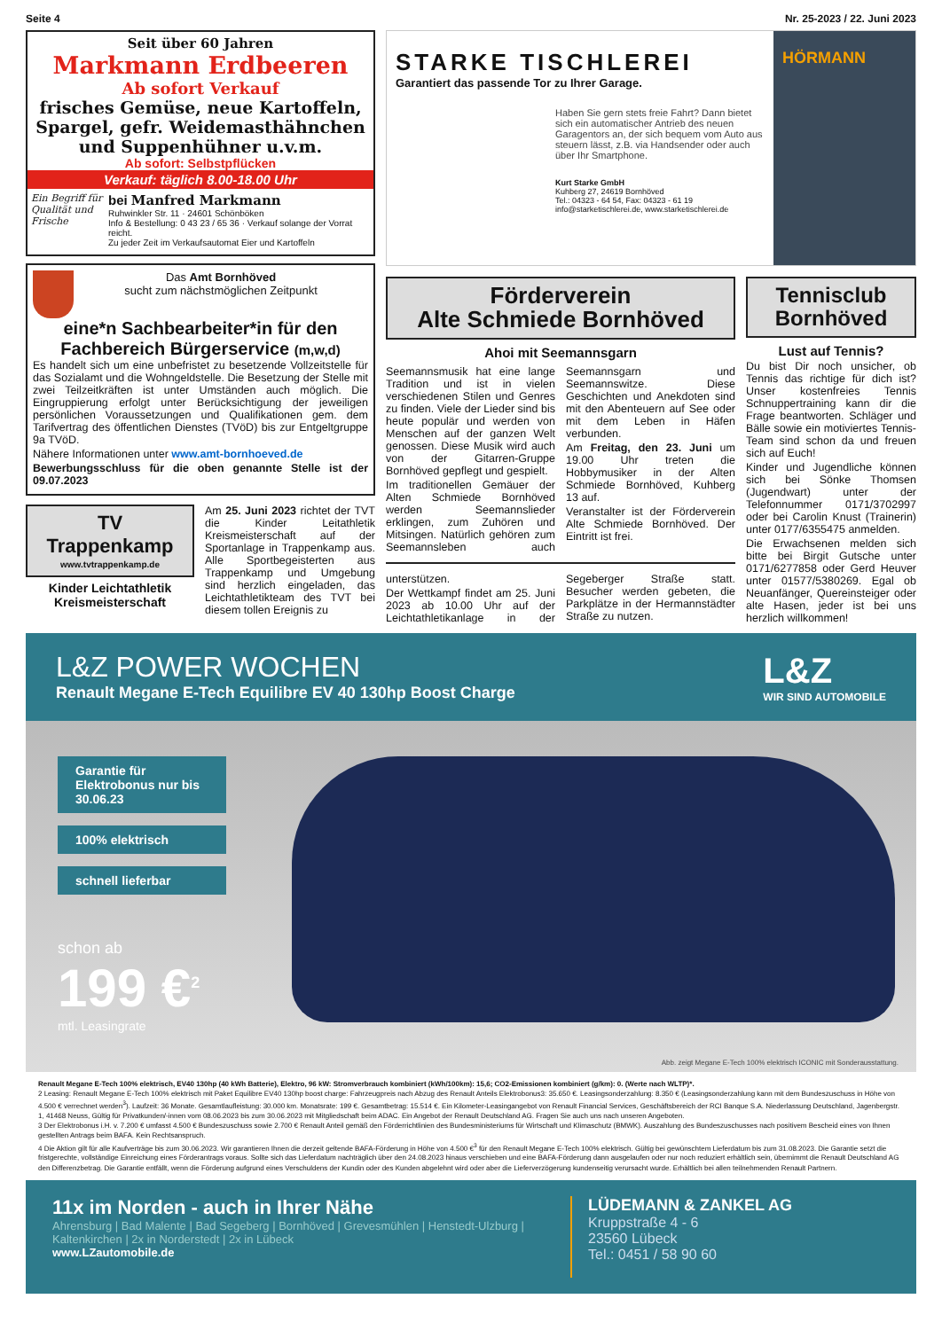Seite 4 Nr. 25-2023 / 22. Juni 2023
Seit über 60 Jahren
Markmann Erdbeeren
Ab sofort Verkauf
frisches Gemüse, neue Kartoffeln, Spargel, gefr. Weidemasthähnchen und Suppenhühner u.v.m.
Ab sofort: Selbstpflücken
Verkauf: täglich 8.00-18.00 Uhr
Ein Begriff für Qualität und Frische
bei Manfred Markmann
Ruhwinkler Str. 11 · 24601 Schönböken
Info & Bestellung: 0 43 23 / 65 36 · Verkauf solange der Vorrat reicht.
Zu jeder Zeit im Verkaufsautomat Eier und Kartoffeln
Das Amt Bornhöved
sucht zum nächstmöglichen Zeitpunkt
eine*n Sachbearbeiter*in für den Fachbereich Bürgerservice (m,w,d)
Es handelt sich um eine unbefristet zu besetzende Vollzeitstelle für das Sozialamt und die Wohngeldstelle. Die Besetzung der Stelle mit zwei Teilzeitkräften ist unter Umständen auch möglich. Die Eingruppierung erfolgt unter Berücksichtigung der jeweiligen persönlichen Voraussetzungen und Qualifikationen gem. dem Tarifvertrag des öffentlichen Dienstes (TVöD) bis zur Entgeltgruppe 9a TVöD.
Nähere Informationen unter www.amt-bornhoeved.de
Bewerbungsschluss für die oben genannte Stelle ist der 09.07.2023
TV Trappenkamp
www.tvtrappenkamp.de
Kinder Leichtathletik Kreismeisterschaft
Am 25. Juni 2023 richtet der TVT die Kinder Leitathletik Kreismeisterschaft auf der Sportanlage in Trappenkamp aus. Alle Sportbegeisterten aus Trappenkamp und Umgebung sind herzlich eingeladen, das Leichtathletikteam des TVT bei diesem tollen Ereignis zu
STARKE TISCHLEREI
Garantiert das passende Tor zu Ihrer Garage.
Haben Sie gern stets freie Fahrt? Dann bietet sich ein automatischer Antrieb des neuen Garagentors an, der sich bequem vom Auto aus steuern lässt, z.B. via Handsender oder auch über Ihr Smartphone.
Kurt Starke GmbH
Kuhberg 27, 24619 Bornhöved
Tel.: 04323 - 64 54, Fax: 04323 - 61 19
info@starketischlerei.de, www.starketischlerei.de
HÖRMANN
Förderverein
Alte Schmiede Bornhöved
Ahoi mit Seemannsgarn
Seemannsmusik hat eine lange Tradition und ist in vielen verschiedenen Stilen und Genres zu finden. Viele der Lieder sind bis heute populär und werden von Menschen auf der ganzen Welt genossen. Diese Musik wird auch von der Gitarren-Gruppe Bornhöved gepflegt und gespielt.
Im traditionellen Gemäuer der Alten Schmiede Bornhöved werden Seemannslieder erklingen, zum Zuhören und Mitsingen. Natürlich gehören zum Seemannsleben auch Seemannsgarn und Seemannswitze. Diese Geschichten und Anekdoten sind mit den Abenteuern auf See oder mit dem Leben in Häfen verbunden.
Am Freitag, den 23. Juni um 19.00 Uhr treten die Hobbymusiker in der Alten Schmiede Bornhöved, Kuhberg 13 auf.
Veranstalter ist der Förderverein Alte Schmiede Bornhöved. Der Eintritt ist frei.
unterstützen.
Der Wettkampf findet am 25. Juni 2023 ab 10.00 Uhr auf der Leichtathletikanlage in der Segeberger Straße statt. Besucher werden gebeten, die Parkplätze in der Hermannstädter Straße zu nutzen.
Tennisclub
Bornhöved
Lust auf Tennis?
Du bist Dir noch unsicher, ob Tennis das richtige für dich ist? Unser kostenfreies Tennis Schnuppertraining kann dir die Frage beantworten. Schläger und Bälle sowie ein motiviertes Tennis-Team sind schon da und freuen sich auf Euch!
Kinder und Jugendliche können sich bei Sönke Thomsen (Jugendwart) unter der Telefonnummer 0171/3702997 oder bei Carolin Knust (Trainerin) unter 0177/6355475 anmelden.
Die Erwachsenen melden sich bitte bei Birgit Gutsche unter 0171/6277858 oder Gerd Heuver unter 01577/5380269. Egal ob Neuanfänger, Quereinsteiger oder alte Hasen, jeder ist bei uns herzlich willkommen!
L&Z POWER WOCHEN
Renault Megane E-Tech Equilibre EV 40 130hp Boost Charge
L&Z
WIR SIND AUTOMOBILE
Garantie für Elektrobonus nur bis 30.06.23
100% elektrisch
schnell lieferbar
schon ab
199 €<sup>2</sup>
mtl. Leasingrate
Abb. zeigt Megane E-Tech 100% elektrisch ICONIC mit Sonderausstattung.
Renault Megane E-Tech 100% elektrisch, EV40 130hp (40 kWh Batterie), Elektro, 96 kW: Stromverbrauch kombiniert (kWh/100km): 15,6; CO2-Emissionen kombiniert (g/km): 0. (Werte nach WLTP)*.
2 Leasing: Renault Megane E-Tech 100% elektrisch mit Paket Equilibre EV40 130hp boost charge: Fahrzeugpreis nach Abzug des Renault Anteils Elektrobonus3: 35.650 €. Leasingsonderzahlung: 8.350 € (Leasingsonderzahlung kann mit dem Bundeszuschuss in Höhe von 4.500 € verrechnet werden<sup>3</sup>). Laufzeit: 36 Monate. Gesamtlaufleistung: 30.000 km. Monatsrate: 199 €. Gesamtbetrag: 15.514 €. Ein Kilometer-Leasingangebot von Renault Financial Services, Geschäftsbereich der RCI Banque S.A. Niederlassung Deutschland, Jagenbergstr. 1, 41468 Neuss, Gültig für Privatkunden/-innen vom 08.06.2023 bis zum 30.06.2023 mit Mitgliedschaft beim ADAC. Ein Angebot der Renault Deutschland AG. Fragen Sie auch uns nach unseren Angeboten.
3 Der Elektrobonus i.H. v. 7.200 € umfasst 4.500 € Bundeszuschuss sowie 2.700 € Renault Anteil gemäß den Förderrichtlinien des Bundesministeriums für Wirtschaft und Klimaschutz (BMWK). Auszahlung des Bundeszuschusses nach positivem Bescheid eines von Ihnen gestellten Antrags beim BAFA. Kein Rechtsanspruch.
4 Die Aktion gilt für alle Kaufverträge bis zum 30.06.2023. Wir garantieren Ihnen die derzeit geltende BAFA-Förderung in Höhe von 4.500 €<sup>3</sup> für den Renault Megane E-Tech 100% elektrisch. Gültig bei gewünschtem Lieferdatum bis zum 31.08.2023. Die Garantie setzt die fristgerechte, vollständige Einreichung eines Förderantrags voraus. Sollte sich das Lieferdatum nachträglich über den 24.08.2023 hinaus verschieben und eine BAFA-Förderung dann ausgelaufen oder nur noch reduziert erhältlich sein, übernimmt die Renault Deutschland AG den Differenzbetrag. Die Garantie entfällt, wenn die Förderung aufgrund eines Verschuldens der Kundin oder des Kunden abgelehnt wird oder aber die Lieferverzögerung kundenseitig verursacht wurde. Erhältlich bei allen teilnehmenden Renault Partnern.
11x im Norden - auch in Ihrer Nähe
Ahrensburg | Bad Malente | Bad Segeberg | Bornhöved | Grevesmühlen | Henstedt-Ulzburg | Kaltenkirchen | 2x in Norderstedt | 2x in Lübeck
www.LZautomobile.de
LÜDEMANN & ZANKEL AG
Kruppstraße 4 - 6
23560 Lübeck
Tel.: 0451 / 58 90 60